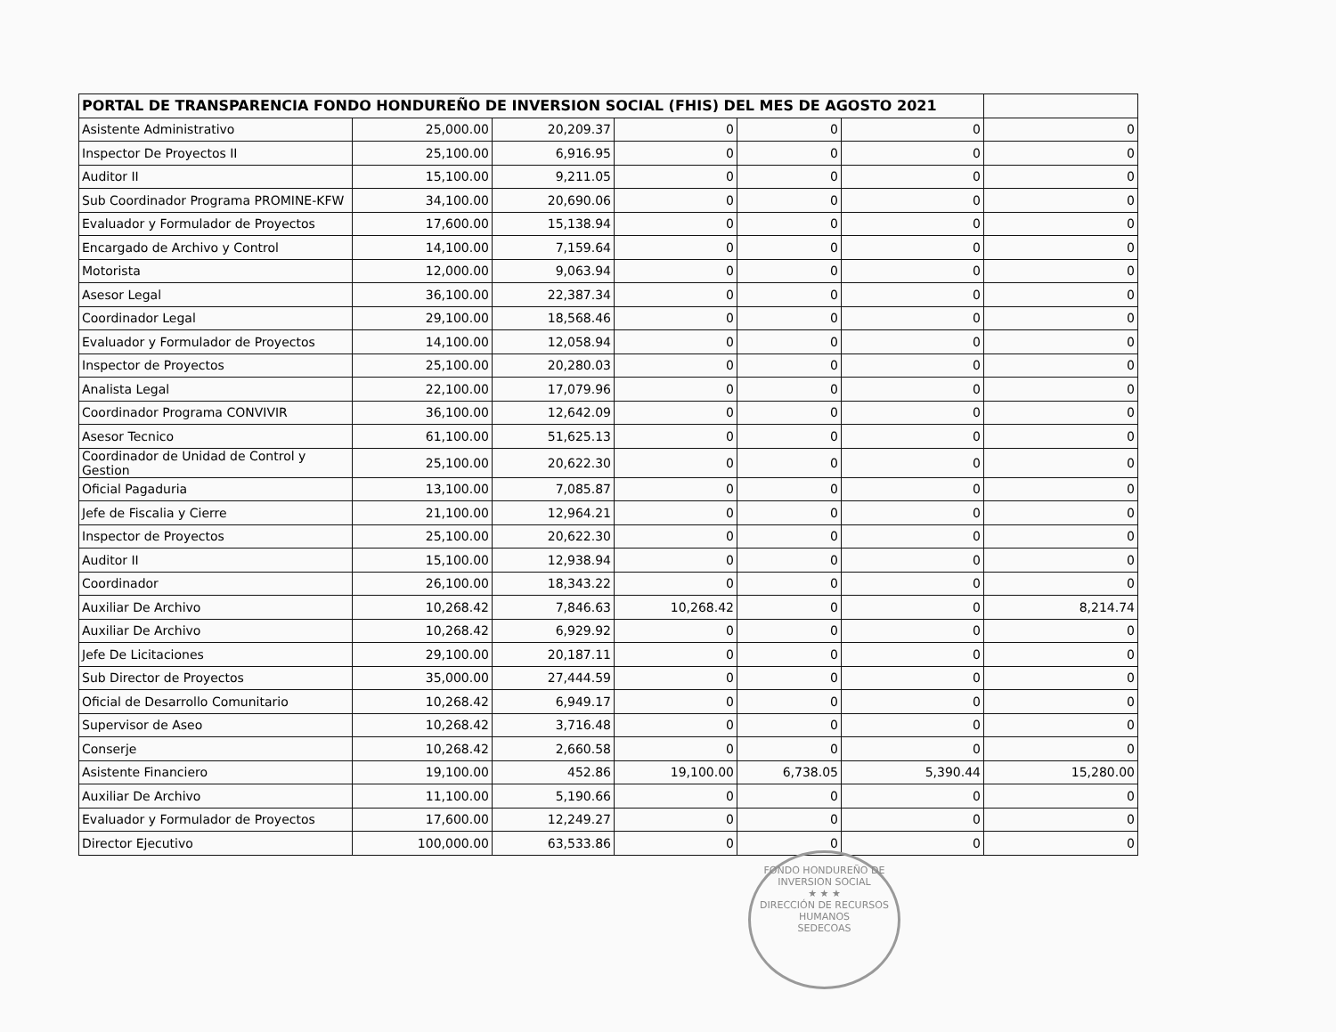| PORTAL DE TRANSPARENCIA FONDO HONDUREÑO DE INVERSION SOCIAL (FHIS) DEL MES DE AGOSTO 2021 | | | | | | |
| --- | --- | --- | --- | --- | --- | --- |
| Asistente Administrativo | 25,000.00 | 20,209.37 | 0 | 0 | 0 | 0 |
| Inspector De Proyectos II | 25,100.00 | 6,916.95 | 0 | 0 | 0 | 0 |
| Auditor II | 15,100.00 | 9,211.05 | 0 | 0 | 0 | 0 |
| Sub Coordinador Programa PROMINE-KFW | 34,100.00 | 20,690.06 | 0 | 0 | 0 | 0 |
| Evaluador y Formulador de Proyectos | 17,600.00 | 15,138.94 | 0 | 0 | 0 | 0 |
| Encargado de Archivo y Control | 14,100.00 | 7,159.64 | 0 | 0 | 0 | 0 |
| Motorista | 12,000.00 | 9,063.94 | 0 | 0 | 0 | 0 |
| Asesor Legal | 36,100.00 | 22,387.34 | 0 | 0 | 0 | 0 |
| Coordinador Legal | 29,100.00 | 18,568.46 | 0 | 0 | 0 | 0 |
| Evaluador y Formulador de Proyectos | 14,100.00 | 12,058.94 | 0 | 0 | 0 | 0 |
| Inspector de Proyectos | 25,100.00 | 20,280.03 | 0 | 0 | 0 | 0 |
| Analista Legal | 22,100.00 | 17,079.96 | 0 | 0 | 0 | 0 |
| Coordinador Programa CONVIVIR | 36,100.00 | 12,642.09 | 0 | 0 | 0 | 0 |
| Asesor Tecnico | 61,100.00 | 51,625.13 | 0 | 0 | 0 | 0 |
| Coordinador de Unidad de Control y Gestion | 25,100.00 | 20,622.30 | 0 | 0 | 0 | 0 |
| Oficial Pagaduria | 13,100.00 | 7,085.87 | 0 | 0 | 0 | 0 |
| Jefe de Fiscalia y Cierre | 21,100.00 | 12,964.21 | 0 | 0 | 0 | 0 |
| Inspector de Proyectos | 25,100.00 | 20,622.30 | 0 | 0 | 0 | 0 |
| Auditor II | 15,100.00 | 12,938.94 | 0 | 0 | 0 | 0 |
| Coordinador | 26,100.00 | 18,343.22 | 0 | 0 | 0 | 0 |
| Auxiliar De Archivo | 10,268.42 | 7,846.63 | 10,268.42 | 0 | 0 | 8,214.74 |
| Auxiliar De Archivo | 10,268.42 | 6,929.92 | 0 | 0 | 0 | 0 |
| Jefe De Licitaciones | 29,100.00 | 20,187.11 | 0 | 0 | 0 | 0 |
| Sub Director de Proyectos | 35,000.00 | 27,444.59 | 0 | 0 | 0 | 0 |
| Oficial de Desarrollo Comunitario | 10,268.42 | 6,949.17 | 0 | 0 | 0 | 0 |
| Supervisor de Aseo | 10,268.42 | 3,716.48 | 0 | 0 | 0 | 0 |
| Conserje | 10,268.42 | 2,660.58 | 0 | 0 | 0 | 0 |
| Asistente Financiero | 19,100.00 | 452.86 | 19,100.00 | 6,738.05 | 5,390.44 | 15,280.00 |
| Auxiliar De Archivo | 11,100.00 | 5,190.66 | 0 | 0 | 0 | 0 |
| Evaluador y Formulador de Proyectos | 17,600.00 | 12,249.27 | 0 | 0 | 0 | 0 |
| Director Ejecutivo | 100,000.00 | 63,533.86 | 0 | 0 | 0 | 0 |
FONDO HONDUREÑO DE INVERSION SOCIAL
★ ★ ★
DIRECCIÓN DE RECURSOS HUMANOS
SEDECOAS